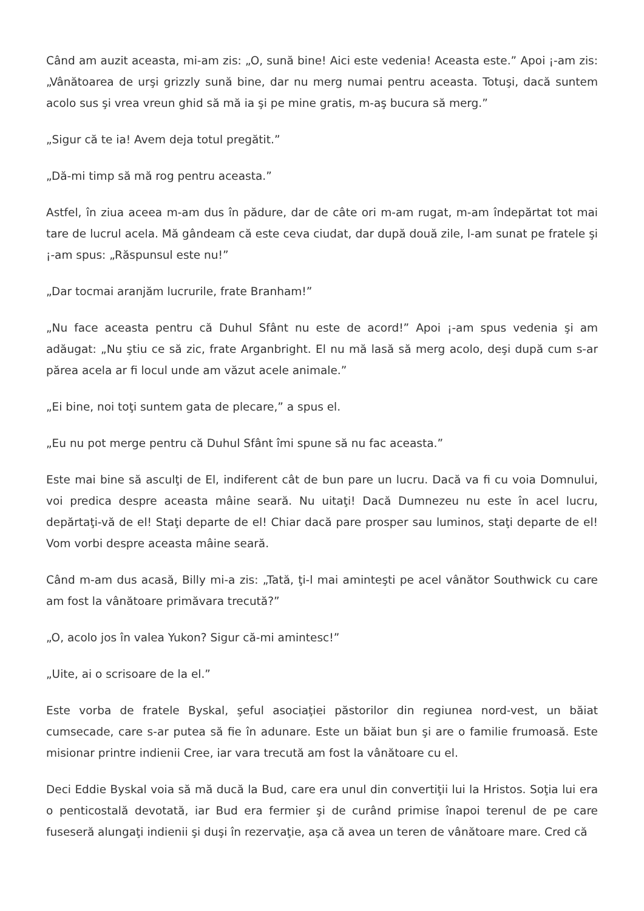Când am auzit aceasta, mi-am zis: „O, sună bine! Aici este vedenia! Aceasta este.” Apoi ¡-am zis: „Vânătoarea de urşi grizzly sună bine, dar nu merg numai pentru aceasta. Totuşi, dacă suntem acolo sus şi vrea vreun ghid să mă ia şi pe mine gratis, m-aş bucura să merg.”
„Sigur că te ia! Avem deja totul pregătit.”
„Dă-mi timp să mă rog pentru aceasta.”
Astfel, în ziua aceea m-am dus în pădure, dar de câte ori m-am rugat, m-am îndepărtat tot mai tare de lucrul acela. Mă gândeam că este ceva ciudat, dar după două zile, l-am sunat pe fratele şi ¡-am spus: „Răspunsul este nu!”
„Dar tocmai aranjăm lucrurile, frate Branham!”
„Nu face aceasta pentru că Duhul Sfânt nu este de acord!” Apoi ¡-am spus vedenia şi am adăugat: „Nu ştiu ce să zic, frate Arganbright. El nu mă lasă să merg acolo, deşi după cum s-ar părea acela ar fi locul unde am văzut acele animale.”
„Ei bine, noi toţi suntem gata de plecare,” a spus el.
„Eu nu pot merge pentru că Duhul Sfânt îmi spune să nu fac aceasta.”
Este mai bine să asculţi de El, indiferent cât de bun pare un lucru. Dacă va fi cu voia Domnului, voi predica despre aceasta mâine seară. Nu uitaţi! Dacă Dumnezeu nu este în acel lucru, depărtaţi-vă de el! Staţi departe de el! Chiar dacă pare prosper sau luminos, staţi departe de el! Vom vorbi despre aceasta mâine seară.
Când m-am dus acasă, Billy mi-a zis: „Tată, ţi-l mai aminteşti pe acel vânător Southwick cu care am fost la vânătoare primăvara trecută?”
„O, acolo jos în valea Yukon? Sigur că-mi amintesc!”
„Uite, ai o scrisoare de la el.”
Este vorba de fratele Byskal, şeful asociaţiei păstorilor din regiunea nord-vest, un băiat cumsecade, care s-ar putea să fie în adunare. Este un băiat bun şi are o familie frumoasă. Este misionar printre indienii Cree, iar vara trecută am fost la vânătoare cu el.
Deci Eddie Byskal voia să mă ducă la Bud, care era unul din convertiţii lui la Hristos. Soţia lui era o penticostală devotată, iar Bud era fermier şi de curând primise înapoi terenul de pe care fuseseră alungaţi indienii şi duşi în rezervaţie, aşa că avea un teren de vânătoare mare. Cred că